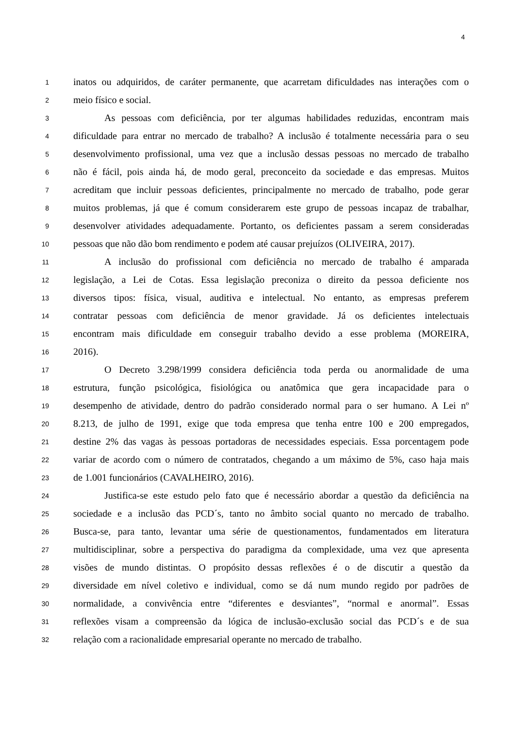4
1 inatos ou adquiridos, de caráter permanente, que acarretam dificuldades nas interações com o
2 meio físico e social.
3 As pessoas com deficiência, por ter algumas habilidades reduzidas, encontram mais
4 dificuldade para entrar no mercado de trabalho? A inclusão é totalmente necessária para o seu
5 desenvolvimento profissional, uma vez que a inclusão dessas pessoas no mercado de trabalho
6 não é fácil, pois ainda há, de modo geral, preconceito da sociedade e das empresas. Muitos
7 acreditam que incluir pessoas deficientes, principalmente no mercado de trabalho, pode gerar
8 muitos problemas, já que é comum considerarem este grupo de pessoas incapaz de trabalhar,
9 desenvolver atividades adequadamente. Portanto, os deficientes passam a serem consideradas
10 pessoas que não dão bom rendimento e podem até causar prejuízos (OLIVEIRA, 2017).
11 A inclusão do profissional com deficiência no mercado de trabalho é amparada
12 legislação, a Lei de Cotas. Essa legislação preconiza o direito da pessoa deficiente nos
13 diversos tipos: física, visual, auditiva e intelectual. No entanto, as empresas preferem
14 contratar pessoas com deficiência de menor gravidade. Já os deficientes intelectuais
15 encontram mais dificuldade em conseguir trabalho devido a esse problema (MOREIRA,
16 2016).
17 O Decreto 3.298/1999 considera deficiência toda perda ou anormalidade de uma
18 estrutura, função psicológica, fisiológica ou anatômica que gera incapacidade para o
19 desempenho de atividade, dentro do padrão considerado normal para o ser humano. A Lei nº
20 8.213, de julho de 1991, exige que toda empresa que tenha entre 100 e 200 empregados,
21 destine 2% das vagas às pessoas portadoras de necessidades especiais. Essa porcentagem pode
22 variar de acordo com o número de contratados, chegando a um máximo de 5%, caso haja mais
23 de 1.001 funcionários (CAVALHEIRO, 2016).
24 Justifica-se este estudo pelo fato que é necessário abordar a questão da deficiência na
25 sociedade e a inclusão das PCD´s, tanto no âmbito social quanto no mercado de trabalho.
26 Busca-se, para tanto, levantar uma série de questionamentos, fundamentados em literatura
27 multidisciplinar, sobre a perspectiva do paradigma da complexidade, uma vez que apresenta
28 visões de mundo distintas. O propósito dessas reflexões é o de discutir a questão da
29 diversidade em nível coletivo e individual, como se dá num mundo regido por padrões de
30 normalidade, a convivência entre “diferentes e desviantes”, “normal e anormal”. Essas
31 reflexões visam a compreensão da lógica de inclusão-exclusão social das PCD´s e de sua
32 relação com a racionalidade empresarial operante no mercado de trabalho.